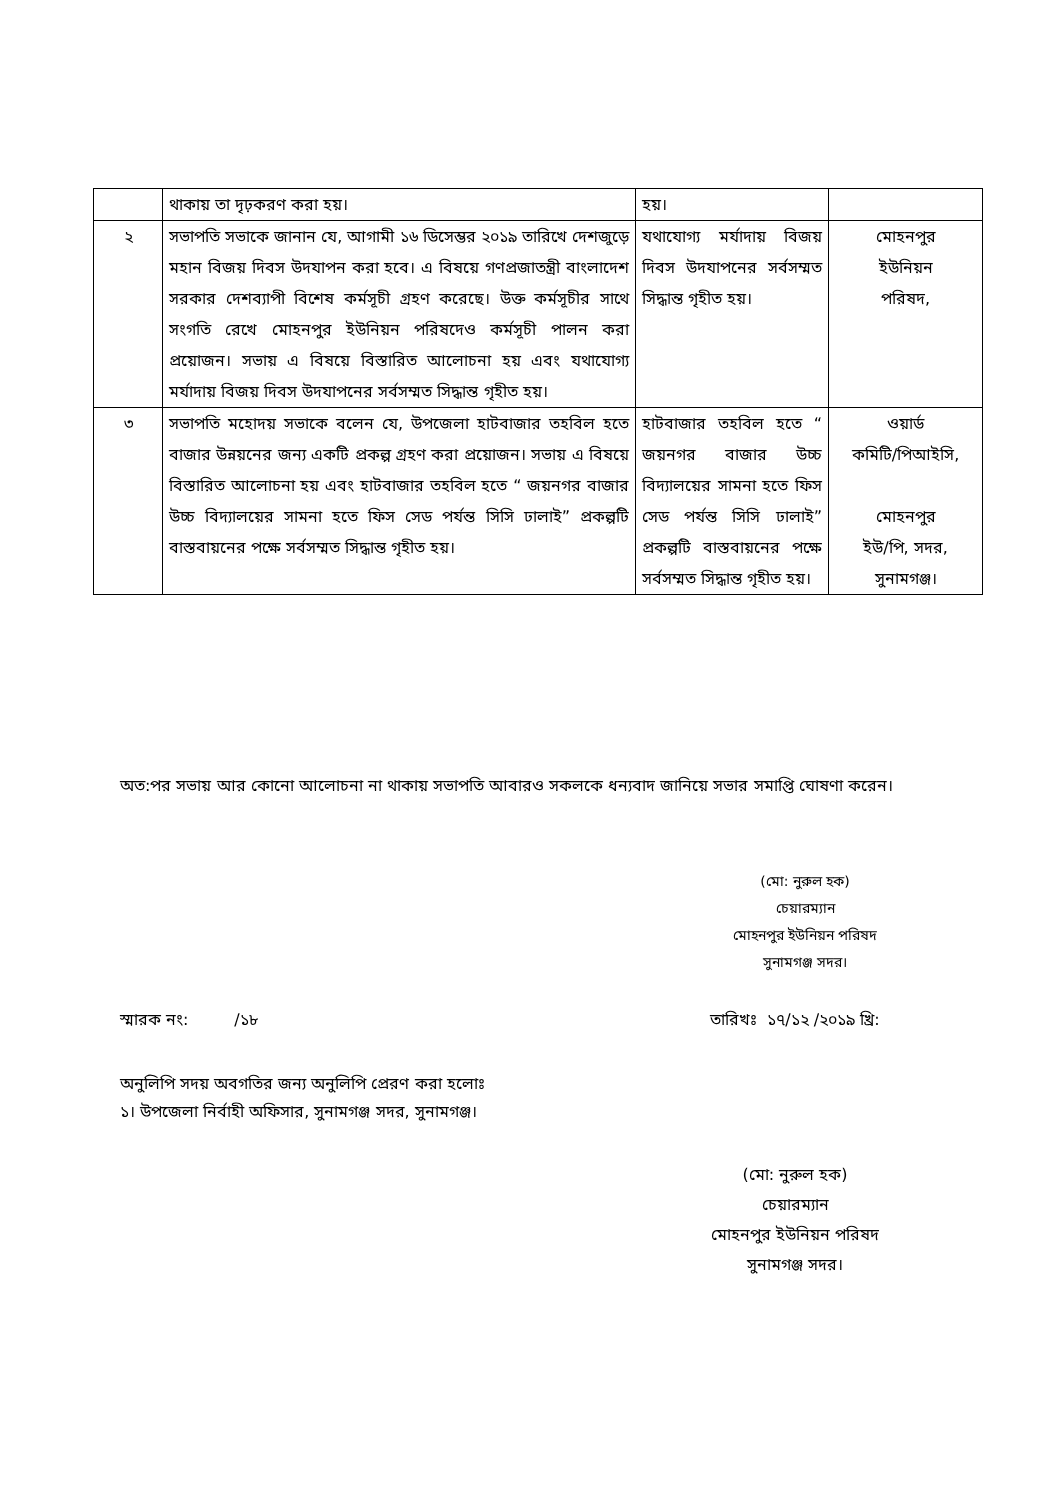| | থাকায় তা দৃঢ়করণ করা হয়। | হয়। | |
| ২ | সভাপতি সভাকে জানান যে, আগামী ১৬ ডিসেম্ভর ২০১৯ তারিখে দেশজুড়ে মহান বিজয় দিবস উদযাপন করা হবে। এ বিষয়ে গণপ্রজাতন্ত্রী বাংলাদেশ সরকার দেশব্যাপী বিশেষ কর্মসূচী গ্রহণ করেছে। উক্ত কর্মসূচীর সাথে সংগতি রেখে মোহনপুর ইউনিয়ন পরিষদেও কর্মসূচী পালন করা প্রয়োজন। সভায় এ বিষয়ে বিস্তারিত আলোচনা হয় এবং যথাযোগ্য মর্যাদায় বিজয় দিবস উদযাপনের সর্বসম্মত সিদ্ধান্ত গৃহীত হয়। | যথাযোগ্য মর্যাদায় বিজয় দিবস উদযাপনের সর্বসম্মত সিদ্ধান্ত গৃহীত হয়। | মোহনপুর ইউনিয়ন পরিষদ, |
| ৩ | সভাপতি মহোদয় সভাকে বলেন যে, উপজেলা হাটবাজার তহবিল হতে বাজার উন্নয়নের জন্য একটি প্রকল্প গ্রহণ করা প্রয়োজন। সভায় এ বিষয়ে বিস্তারিত আলোচনা হয় এবং হাটবাজার তহবিল হতে “ জয়নগর বাজার উচ্চ বিদ্যালয়ের সামনা হতে ফিস সেড পর্যন্ত সিসি ঢালাই” প্রকল্পটি বাস্তবায়নের পক্ষে সর্বসম্মত সিদ্ধান্ত গৃহীত হয়। | হাটবাজার তহবিল হতে “ জয়নগর বাজার উচ্চ বিদ্যালয়ের সামনা হতে ফিস সেড পর্যন্ত সিসি ঢালাই” প্রকল্পটি বাস্তবায়নের পক্ষে সর্বসম্মত সিদ্ধান্ত গৃহীত হয়। | ওয়ার্ড কমিটি/পিআইসি, মোহনপুর ইউ/পি, সদর, সুনামগঞ্জ। |
অত:পর সভায় আর কোনো আলোচনা না থাকায় সভাপতি আবারও সকলকে ধন্যবাদ জানিয়ে সভার সমাপ্তি ঘোষণা করেন।
(মো: নুরুল হক)
চেয়ারম্যান
মোহনপুর ইউনিয়ন পরিষদ
সুনামগঞ্জ সদর।
স্মারক নং: /১৮ তারিখঃ ১৭/১২ /২০১৯ খ্রি:
অনুলিপি সদয় অবগতির জন্য অনুলিপি প্রেরণ করা হলোঃ
১। উপজেলা নির্বাহী অফিসার, সুনামগঞ্জ সদর, সুনামগঞ্জ।
(মো: নুরুল হক)
চেয়ারম্যান
মোহনপুর ইউনিয়ন পরিষদ
সুনামগঞ্জ সদর।